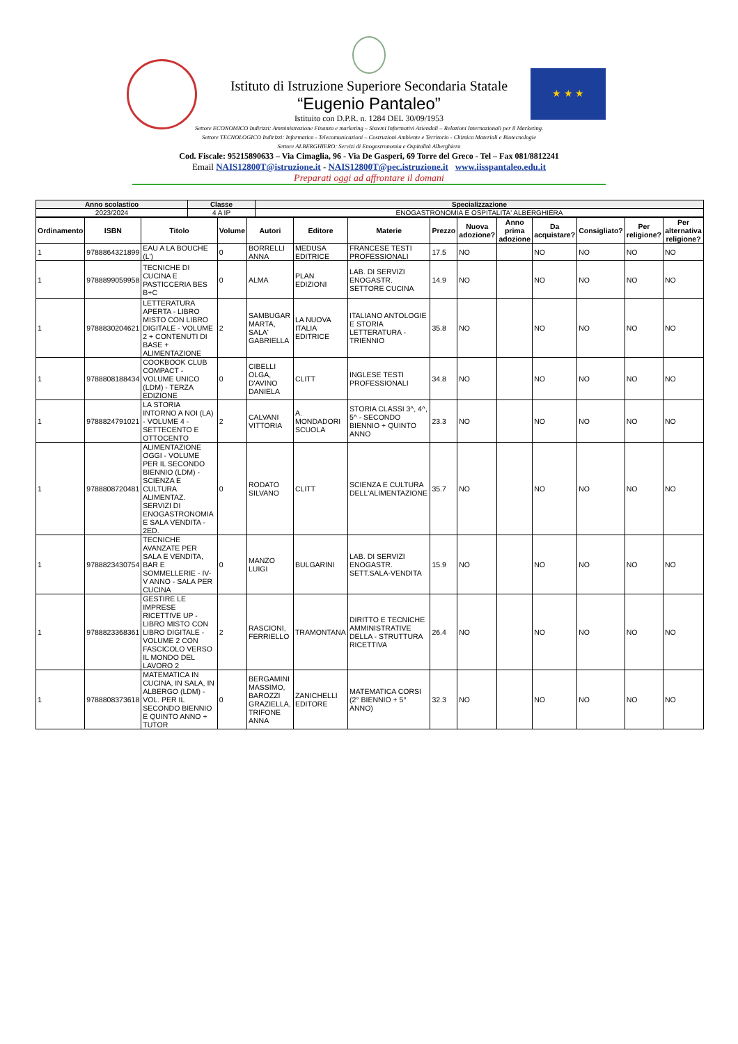★ ★ ★
Istituto di Istruzione Superiore Secondaria Statale
“Eugenio Pantaleo”
Istituito con D.P.R. n. 1284 DEL 30/09/1953
Settore ECONOMICO Indirizzi: Amministrazione Finanza e marketing – Sistemi Informativi Aziendali – Relazioni Internazionali per il Marketing.
Settore TECNOLOGICO Indirizzi: Informatica - Telecomunicazioni – Costruzioni Ambiente e Territorio - Chimica Materiali e Biotecnologie
Settore ALBERGHIERO: Servizi di Enogastronomia e Ospitalità Alberghiera
Cod. Fiscale: 95215890633 – Via Cimaglia, 96 - Via De Gasperi, 69 Torre del Greco - Tel – Fax 081/8812241
Email NAIS12800T@istruzione.it - NAIS12800T@pec.istruzione.it www.iisspantaleo.edu.it
Preparati oggi ad affrontare il domani
| Anno scolastico | Classe | Specializzazione |
| --- | --- | --- |
| 2023/2024 | 4 A IP | ENOGASTRONOMIA E OSPITALITA' ALBERGHIERA |
| Ordinamento | ISBN | Titolo | Volume | Autori | Editore | Materie | Prezzo | Nuova adozione? | Anno prima adozione | Da acquistare? | Consigliato? | Per religione? | Per alternativa religione? |
| --- | --- | --- | --- | --- | --- | --- | --- | --- | --- | --- | --- | --- | --- |
| 1 | 9788864321899 | EAU A LA BOUCHE (L') | 0 | BORRELLI ANNA | MEDUSA EDITRICE | FRANCESE TESTI PROFESSIONALI | 17.5 | NO | | NO | NO | NO | NO |
| 1 | 9788899059958 | TECNICHE DI CUCINA E PASTICCERIA BES B+C | 0 | ALMA | PLAN EDIZIONI | LAB. DI SERVIZI ENOGASTR. SETTORE CUCINA | 14.9 | NO | | NO | NO | NO | NO |
| 1 | 9788830204621 | LETTERATURA APERTA - LIBRO MISTO CON LIBRO DIGITALE - VOLUME 2 + CONTENUTI DI BASE + ALIMENTAZIONE | 2 | SAMBUGAR MARTA, SALA' GABRIELLA | LA NUOVA ITALIA EDITRICE | ITALIANO ANTOLOGIE E STORIA LETTERATURA - TRIENNIO | 35.8 | NO | | NO | NO | NO | NO |
| 1 | 9788808188434 | COOKBOOK CLUB COMPACT - VOLUME UNICO (LDM) - TERZA EDIZIONE | 0 | CIBELLI OLGA, D'AVINO DANIELA | CLITT | INGLESE TESTI PROFESSIONALI | 34.8 | NO | | NO | NO | NO | NO |
| 1 | 9788824791021 | LA STORIA INTORNO A NOI (LA) - VOLUME 4 - SETTECENTO E OTTOCENTO | 2 | CALVANI VITTORIA | A. MONDADORI SCUOLA | STORIA CLASSI 3^, 4^, 5^ - SECONDO BIENNIO + QUINTO ANNO | 23.3 | NO | | NO | NO | NO | NO |
| 1 | 9788808720481 | ALIMENTAZIONE OGGI - VOLUME PER IL SECONDO BIENNIO (LDM) - SCIENZA E CULTURA ALIMENTAZ. SERVIZI DI ENOGASTRONOMIA E SALA VENDITA - 2ED. | 0 | RODATO SILVANO | CLITT | SCIENZA E CULTURA DELL'ALIMENTAZIONE | 35.7 | NO | | NO | NO | NO | NO |
| 1 | 9788823430754 | TECNICHE AVANZATE PER SALA E VENDITA, BAR E SOMMELLERIE - IV-V ANNO - SALA PER CUCINA | 0 | MANZO LUIGI | BULGARINI | LAB. DI SERVIZI ENOGASTR. SETT.SALA-VENDITA | 15.9 | NO | | NO | NO | NO | NO |
| 1 | 9788823368361 | GESTIRE LE IMPRESE RICETTIVE UP - LIBRO MISTO CON LIBRO DIGITALE - VOLUME 2 CON FASCICOLO VERSO IL MONDO DEL LAVORO 2 | 2 | RASCIONI, FERRIELLO | TRAMONTANA | DIRITTO E TECNICHE AMMINISTRATIVE DELLA - STRUTTURA RICETTIVA | 26.4 | NO | | NO | NO | NO | NO |
| 1 | 9788808373618 | MATEMATICA IN CUCINA, IN SALA, IN ALBERGO (LDM) - VOL. PER IL SECONDO BIENNIO E QUINTO ANNO + TUTOR | 0 | BERGAMINI MASSIMO, BAROZZI GRAZIELLA, TRIFONE ANNA | ZANICHELLI EDITORE | MATEMATICA CORSI (2° BIENNIO + 5° ANNO) | 32.3 | NO | | NO | NO | NO | NO |